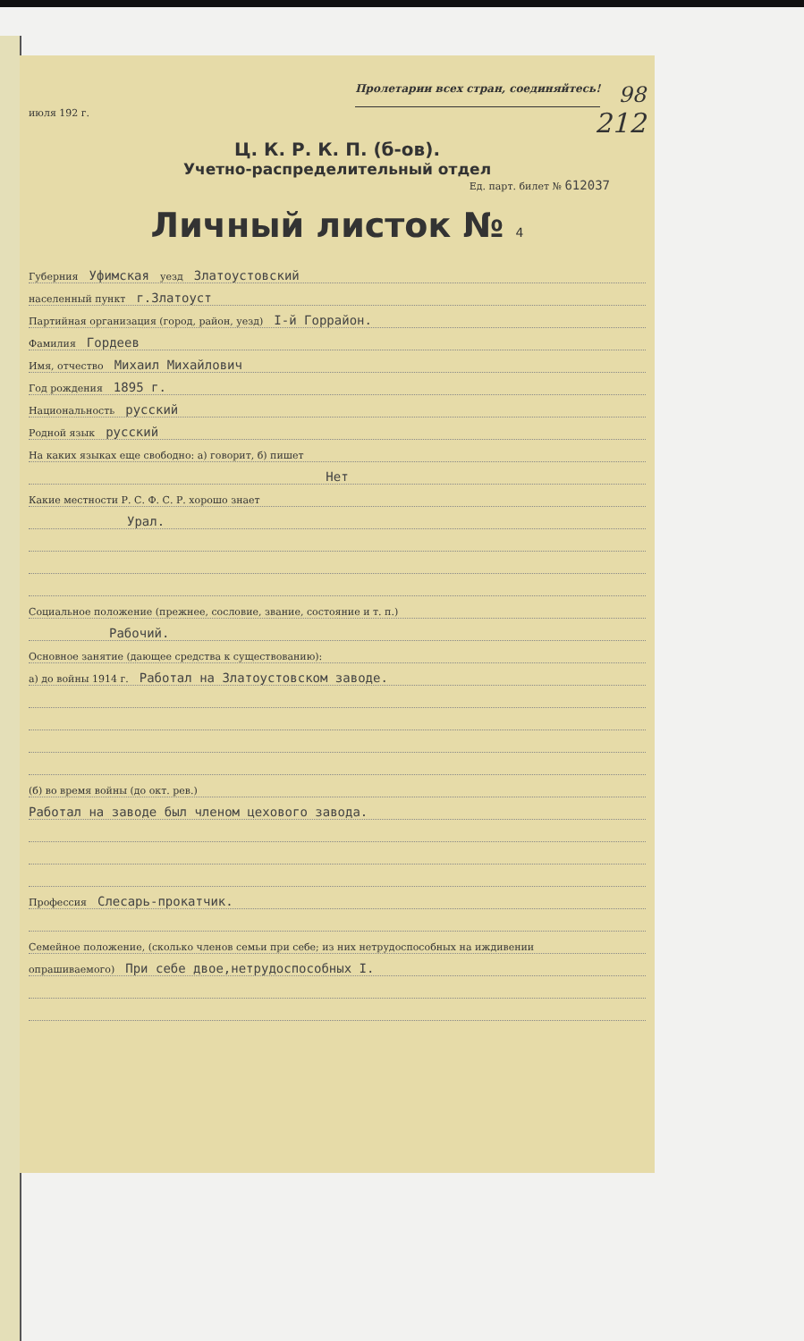Пролетарии всех стран, соединяйтесь! 98
июля 192 г. 212
Ц. К. Р. К. П. (б-ов).
Учетно-распределительный отдел
Ед. парт. билет № 612037
Личный листок № 4
Губерния Уфимская уезд Златоустовский
населенный пункт г.Златоуст
Партийная организация (город, район, уезд) I-й Горрайон.
Фамилия Гордеев
Имя, отчество Михаил Михайлович
Год рождения 1895 г.
Национальность русский
Родной язык русский
На каких языках еще свободно: а) говорит, б) пишет
Нет
Какие местности Р. С. Ф. С. Р. хорошо знает
Урал.
Социальное положение (прежнее, сословие, звание, состояние и т. п.)
Рабочий.
Основное занятие (дающее средства к существованию):
а) до войны 1914 г. Работал на Златоустовском заводе.
(б) во время войны (до окт. рев.)
Работал на заводе был членом цехового завода.
Профессия Слесарь-прокатчик.
Семейное положение, (сколько членов семьи при себе; из них нетрудоспособных на иждивении
опрашиваемого) При себе двое,нетрудоспособных I.